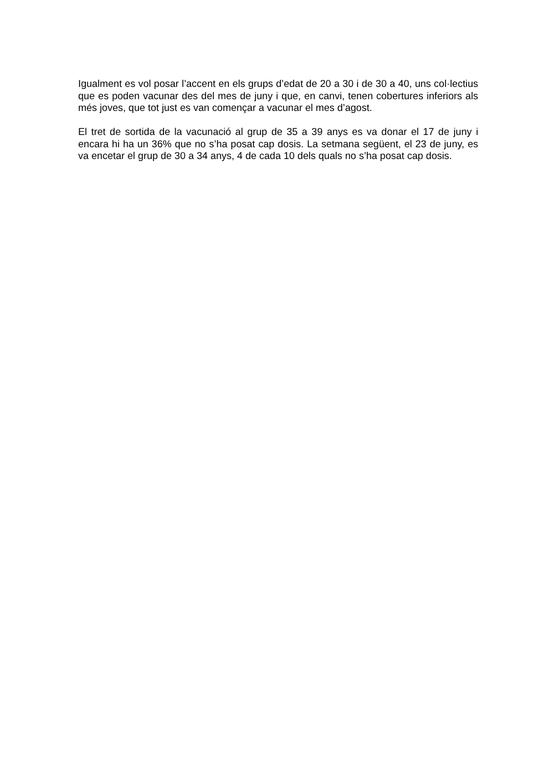Igualment es vol posar l’accent en els grups d’edat de 20 a 30 i de 30 a 40, uns col·lectius que es poden vacunar des del mes de juny i que, en canvi, tenen cobertures inferiors als més joves, que tot just es van començar a vacunar el mes d’agost.
El tret de sortida de la vacunació al grup de 35 a 39 anys es va donar el 17 de juny i encara hi ha un 36% que no s’ha posat cap dosis. La setmana següent, el 23 de juny, es va encetar el grup de 30 a 34 anys, 4 de cada 10 dels quals no s’ha posat cap dosis.